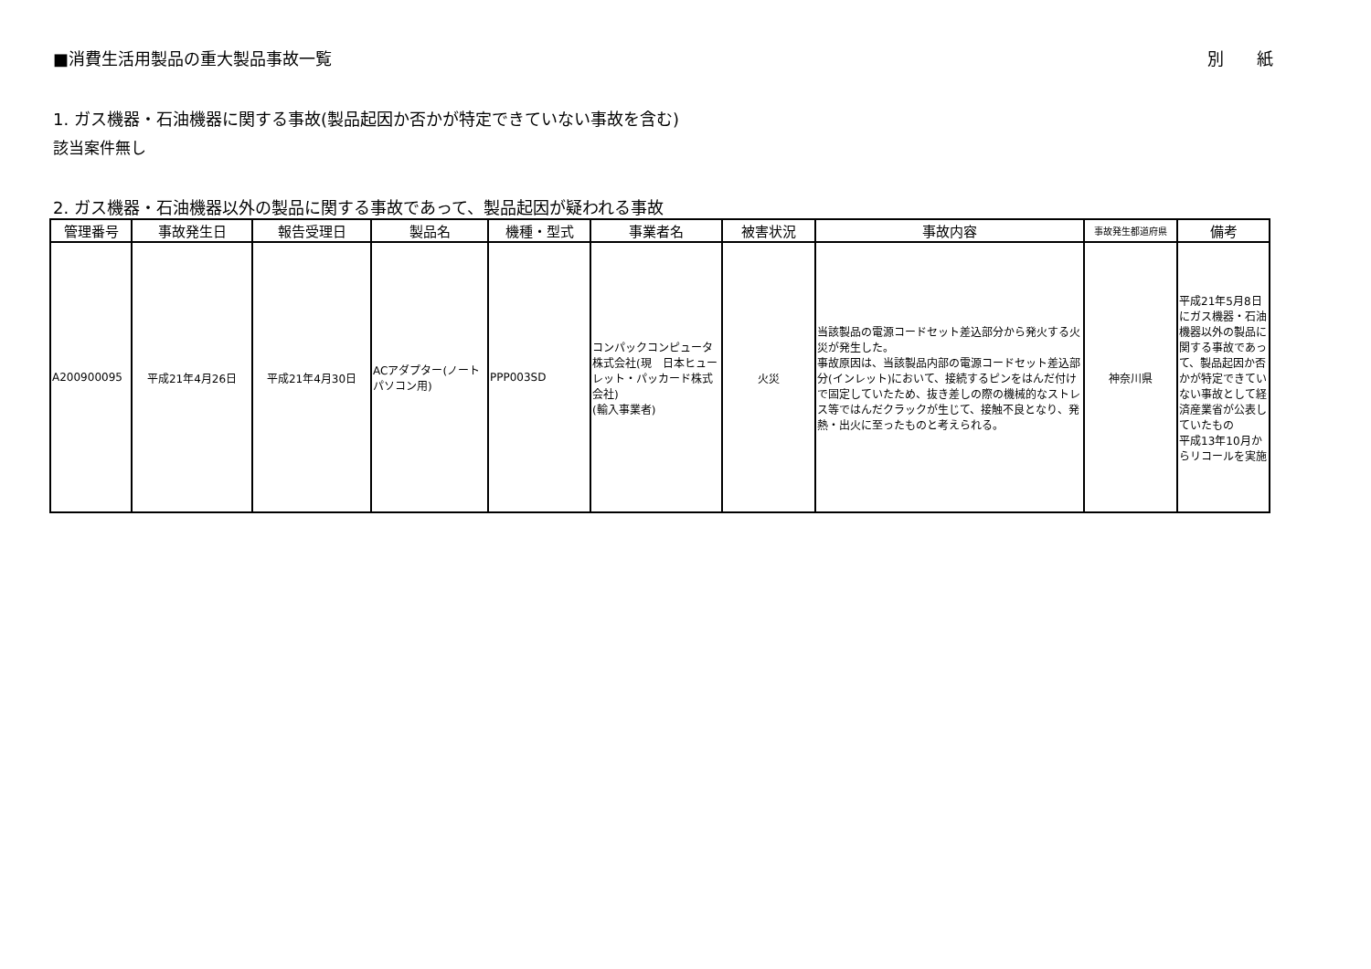■消費生活用製品の重大製品事故一覧 別　　紙
1. ガス機器・石油機器に関する事故(製品起因か否かが特定できていない事故を含む)
該当案件無し
2. ガス機器・石油機器以外の製品に関する事故であって、製品起因が疑われる事故
| 管理番号 | 事故発生日 | 報告受理日 | 製品名 | 機種・型式 | 事業者名 | 被害状況 | 事故内容 | 事故発生都道府県 | 備考 |
| --- | --- | --- | --- | --- | --- | --- | --- | --- | --- |
| A200900095 | 平成21年4月26日 | 平成21年4月30日 | ACアダプター(ノートパソコン用) | PPP003SD | コンパックコンピュータ株式会社(現 日本ヒューレット・パッカード株式会社) (輸入事業者) | 火災 | 当該製品の電源コードセット差込部分から発火する火災が発生した。 事故原因は、当該製品内部の電源コードセット差込部分(インレット)において、接続するピンをはんだ付けで固定していたため、抜き差しの際の機械的なストレス等ではんだクラックが生じて、接触不良となり、発熱・出火に至ったものと考えられる。 | 神奈川県 | 平成21年5月8日にガス機器・石油機器以外の製品に関する事故であって、製品起因か否かが特定できていない事故として経済産業省が公表していたもの 平成13年10月からリコールを実施 |